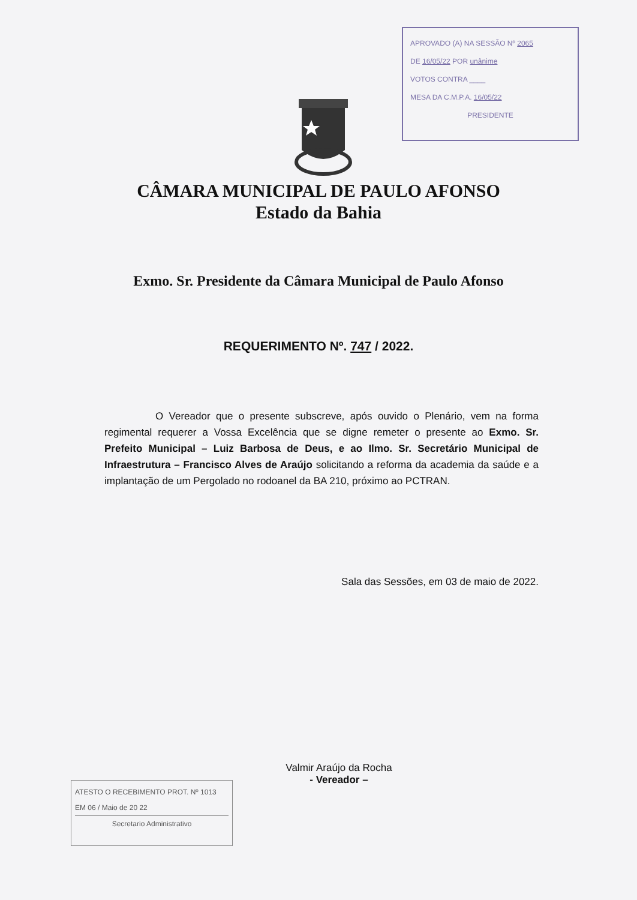APROVADO (A) NA SESSÃO Nº 2065
DE 16/05/22 POR unânime
VOTOS CONTRA ____
MESA DA C.M.P.A. 16/05/22
PRESIDENTE
CÂMARA MUNICIPAL DE PAULO AFONSO
Estado da Bahia
Exmo. Sr. Presidente da Câmara Municipal de Paulo Afonso
REQUERIMENTO Nº. 747 / 2022.
     O Vereador que o presente subscreve, após ouvido o Plenário, vem na forma regimental requerer a Vossa Excelência que se digne remeter o presente ao Exmo. Sr. Prefeito Municipal – Luiz Barbosa de Deus, e ao Ilmo. Sr. Secretário Municipal de Infraestrutura – Francisco Alves de Araújo solicitando a reforma da academia da saúde e a implantação de um Pergolado no rodoanel da BA 210, próximo ao PCTRAN.
Sala das Sessões, em 03 de maio de 2022.
Valmir Araújo da Rocha
- Vereador –
ATESTO O RECEBIMENTO PROT. Nº 1013
EM 06 / Maio de 20 22
Secretario Administrativo